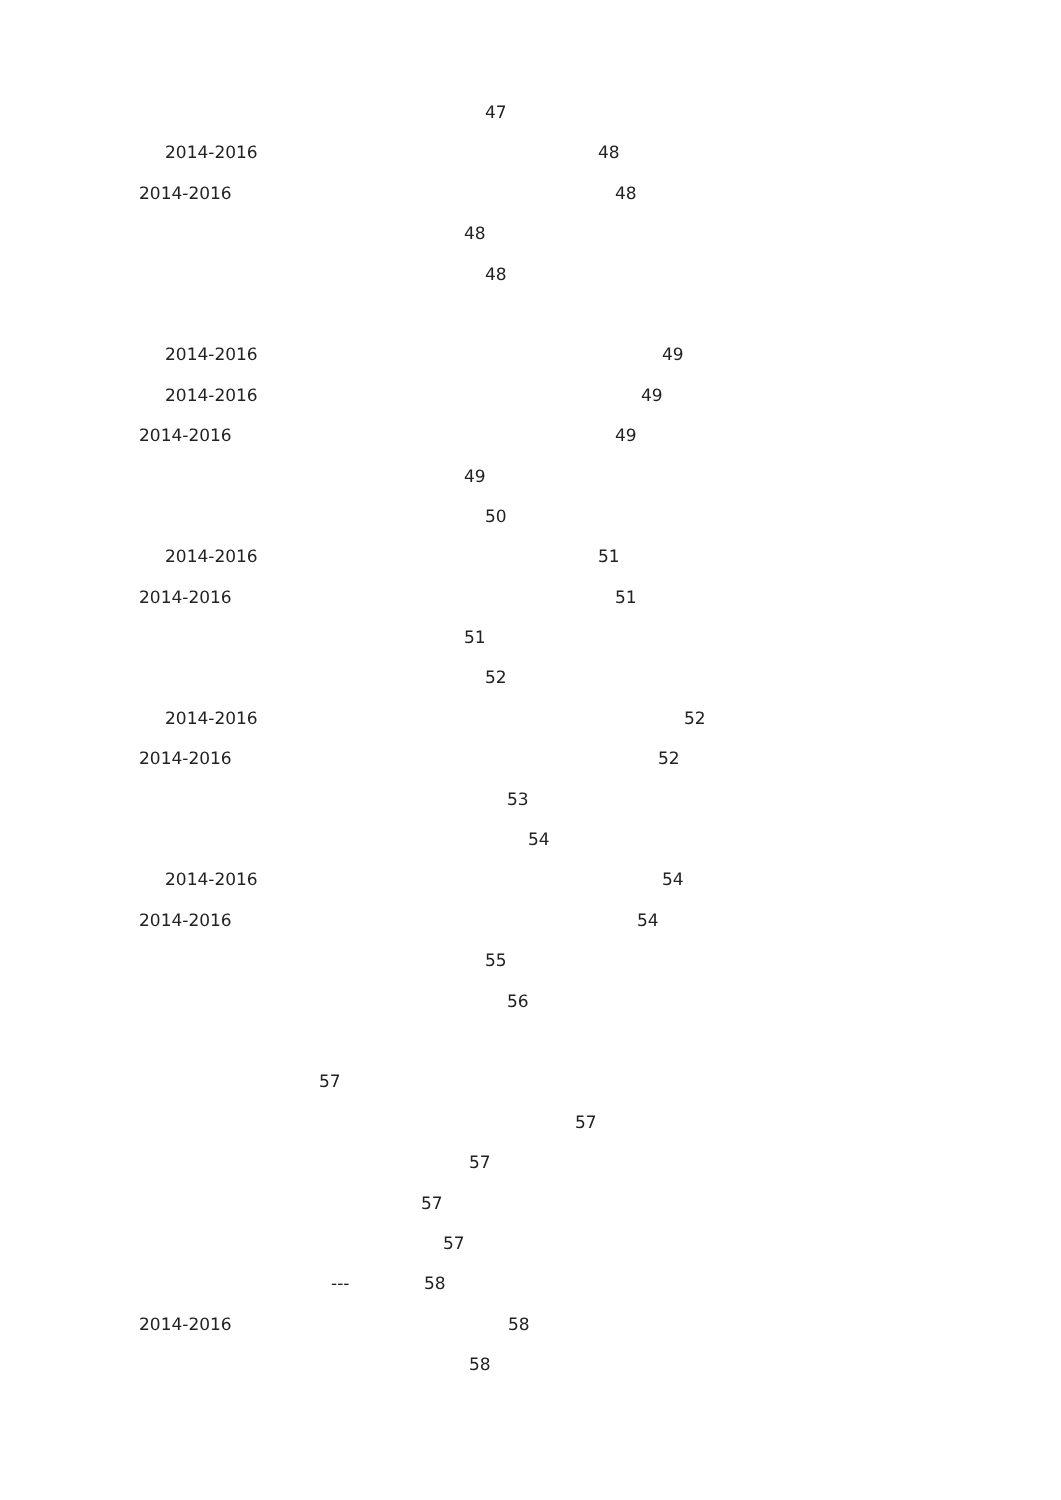47
2014-2016 48
2014-2016 48
48
48
2014-2016 49
2014-2016 49
2014-2016 49
49
50
2014-2016 51
2014-2016 51
51
52
2014-2016 52
2014-2016 52
53
54
2014-2016 54
2014-2016 54
55
56
57
57
57
57
57
--- 58
2014-2016 58
58